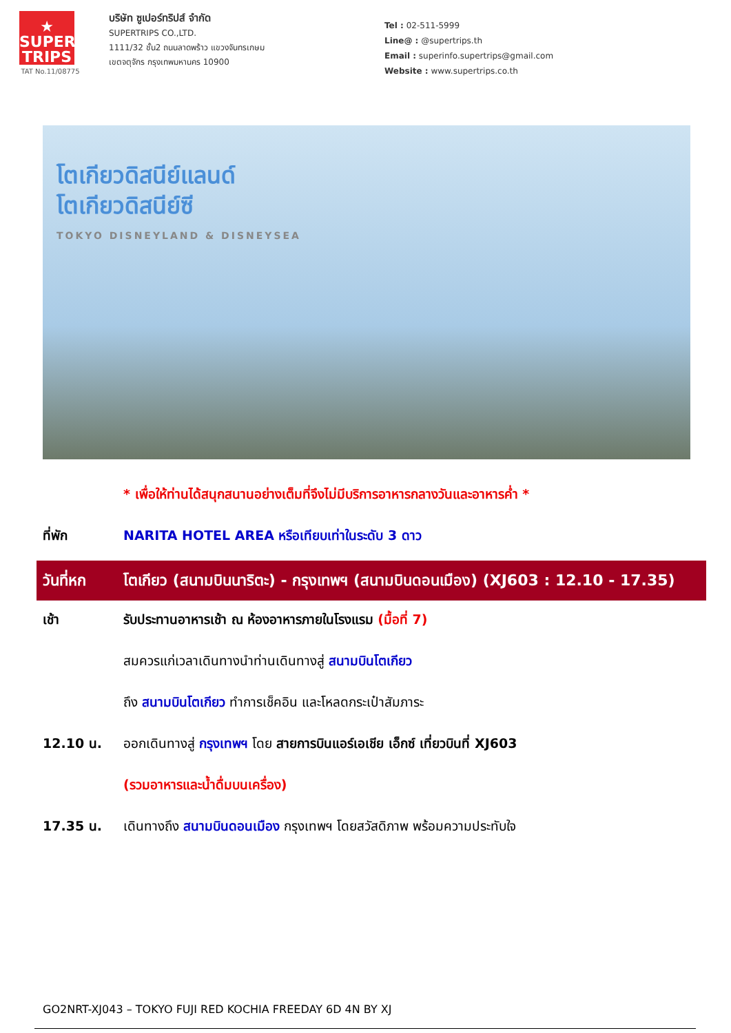★
SUPER
TRIPS
TAT No.11/08775
บริษัท ซูเปอร์ทริปส์ จำกัด
SUPERTRIPS CO.,LTD.
1111/32 ชั้น2 ถนนลาดพร้าว แขวงจันทรเกษม
เขตจตุจักร กรุงเทพมหานคร 10900
Tel : 02-511-5999
Line@ : @supertrips.th
Email : superinfo.supertrips@gmail.com
Website : www.supertrips.co.th
โตเกียวดิสนีย์แลนด์
โตเกียวดิสนีย์ซี
TOKYO DISNEYLAND & DISNEYSEA
* เพื่อให้ท่านได้สนุกสนานอย่างเต็มที่จึงไม่มีบริการอาหารกลางวันและอาหารค่ำ *
ที่พัก NARITA HOTEL AREA หรือเทียบเท่าในระดับ 3 ดาว
วันที่หก โตเกียว (สนามบินนาริตะ) - กรุงเทพฯ (สนามบินดอนเมือง) (XJ603 : 12.10 - 17.35)
เช้า รับประทานอาหารเช้า ณ ห้องอาหารภายในโรงแรม (มื้อที่ 7)
สมควรแก่เวลาเดินทางนำท่านเดินทางสู่ สนามบินโตเกียว
ถึง สนามบินโตเกียว ทำการเช็คอิน และโหลดกระเป๋าสัมภาระ
12.10 น. ออกเดินทางสู่ กรุงเทพฯ โดย สายการบินแอร์เอเชีย เอ็กซ์ เที่ยวบินที่ XJ603
(รวมอาหารและน้ำดื่มบนเครื่อง)
17.35 น. เดินทางถึง สนามบินดอนเมือง กรุงเทพฯ โดยสวัสดิภาพ พร้อมความประทับใจ
GO2NRT-XJ043 – TOKYO FUJI RED KOCHIA FREEDAY 6D 4N BY XJ